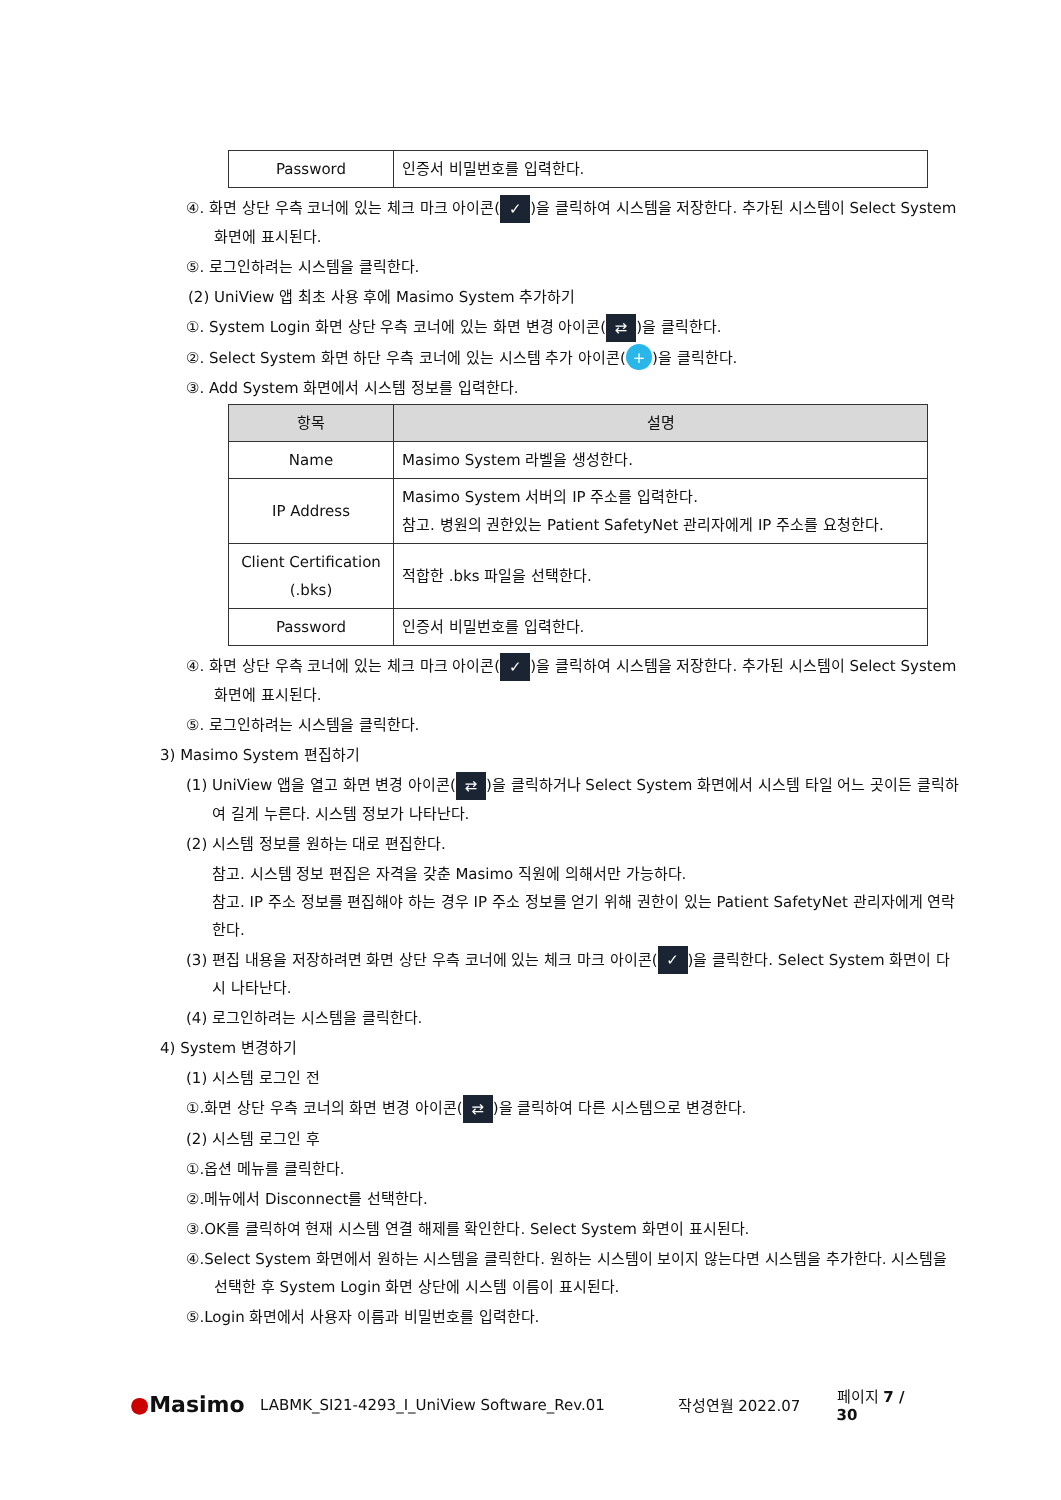| Password | 인증서 비밀번호를 입력한다. |
④. 화면 상단 우측 코너에 있는 체크 마크 아이콘(✓)을 클릭하여 시스템을 저장한다. 추가된 시스템이 Select System 화면에 표시된다.
⑤. 로그인하려는 시스템을 클릭한다.
(2) UniView 앱 최초 사용 후에 Masimo System 추가하기
①. System Login 화면 상단 우측 코너에 있는 화면 변경 아이콘(⇄)을 클릭한다.
②. Select System 화면 하단 우측 코너에 있는 시스템 추가 아이콘(+)을 클릭한다.
③. Add System 화면에서 시스템 정보를 입력한다.
| 항목 | 설명 |
| --- | --- |
| Name | Masimo System 라벨을 생성한다. |
| IP Address | Masimo System 서버의 IP 주소를 입력한다. 참고. 병원의 권한있는 Patient SafetyNet 관리자에게 IP 주소를 요청한다. |
| Client Certification (.bks) | 적합한 .bks 파일을 선택한다. |
| Password | 인증서 비밀번호를 입력한다. |
④. 화면 상단 우측 코너에 있는 체크 마크 아이콘(✓)을 클릭하여 시스템을 저장한다. 추가된 시스템이 Select System 화면에 표시된다.
⑤. 로그인하려는 시스템을 클릭한다.
3) Masimo System 편집하기
(1) UniView 앱을 열고 화면 변경 아이콘(⇄)을 클릭하거나 Select System 화면에서 시스템 타일 어느 곳이든 클릭하여 길게 누른다. 시스템 정보가 나타난다.
(2) 시스템 정보를 원하는 대로 편집한다.
참고. 시스템 정보 편집은 자격을 갖춘 Masimo 직원에 의해서만 가능하다.
참고. IP 주소 정보를 편집해야 하는 경우 IP 주소 정보를 얻기 위해 권한이 있는 Patient SafetyNet 관리자에게 연락한다.
(3) 편집 내용을 저장하려면 화면 상단 우측 코너에 있는 체크 마크 아이콘(✓)을 클릭한다. Select System 화면이 다시 나타난다.
(4) 로그인하려는 시스템을 클릭한다.
4) System 변경하기
(1) 시스템 로그인 전
①.화면 상단 우측 코너의 화면 변경 아이콘(⇄)을 클릭하여 다른 시스템으로 변경한다.
(2) 시스템 로그인 후
①.옵션 메뉴를 클릭한다.
②.메뉴에서 Disconnect를 선택한다.
③.OK를 클릭하여 현재 시스템 연결 해제를 확인한다. Select System 화면이 표시된다.
④.Select System 화면에서 원하는 시스템을 클릭한다. 원하는 시스템이 보이지 않는다면 시스템을 추가한다. 시스템을 선택한 후 System Login 화면 상단에 시스템 이름이 표시된다.
⑤.Login 화면에서 사용자 이름과 비밀번호를 입력한다.
●Masimo LABMK_SI21-4293_I_UniView Software_Rev.01 작성연월 2022.07 페이지 7 / 30